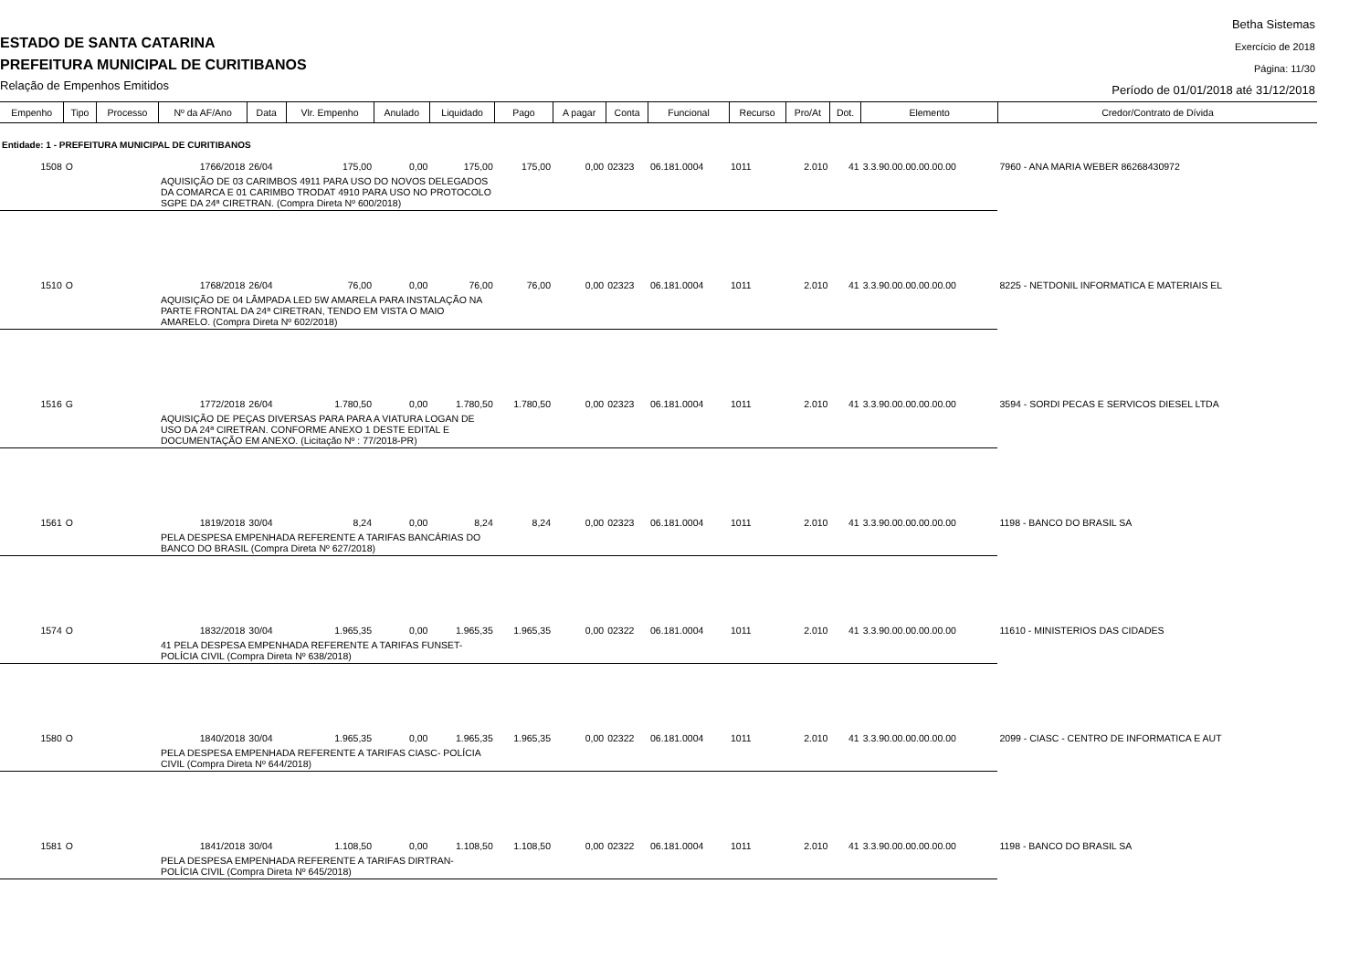ESTADO DE SANTA CATARINA
PREFEITURA MUNICIPAL DE CURITIBANOS
Relação de Empenhos Emitidos
Betha Sistemas
Exercício de 2018
Página: 11/30
Período de 01/01/2018 até 31/12/2018
| Empenho | Tipo | Processo | Nº da AF/Ano | Data | Vlr. Empenho | Anulado | Liquidado | Pago | A pagar | Conta | Funcional | Recurso | Pro/At | Dot. | Elemento | Credor/Contrato de Dívida |
| --- | --- | --- | --- | --- | --- | --- | --- | --- | --- | --- | --- | --- | --- | --- | --- | --- |
| Entidade: 1 - PREFEITURA MUNICIPAL DE CURITIBANOS | | | | | | | | | | | | | | | | |
| 1508 | O | | 1766/2018 | 26/04 | 175,00 | 0,00 | 175,00 | 175,00 | 0,00 | 02323 | 06.181.0004 | 1011 | 2.010 | 41 | 3.3.90.00.00.00.00.00 | 7960 - ANA MARIA WEBER 86268430972 |
| | | | AQUISIÇÃO DE 03 CARIMBOS 4911 PARA USO DO NOVOS DELEGADOS DA COMARCA E 01 CARIMBO TRODAT 4910 PARA USO NO PROTOCOLO SGPE DA 24ª CIRETRAN. (Compra Direta Nº 600/2018) | | | | | | | | | | | | | |
| 1510 | O | | 1768/2018 | 26/04 | 76,00 | 0,00 | 76,00 | 76,00 | 0,00 | 02323 | 06.181.0004 | 1011 | 2.010 | 41 | 3.3.90.00.00.00.00.00 | 8225 - NETDONIL INFORMATICA E MATERIAIS EL |
| | | | AQUISIÇÃO DE 04 LÂMPADA LED 5W AMARELA PARA INSTALAÇÃO NA PARTE FRONTAL DA 24ª CIRETRAN, TENDO EM VISTA O MAIO AMARELO. (Compra Direta Nº 602/2018) | | | | | | | | | | | | | |
| 1516 | G | | 1772/2018 | 26/04 | 1.780,50 | 0,00 | 1.780,50 | 1.780,50 | 0,00 | 02323 | 06.181.0004 | 1011 | 2.010 | 41 | 3.3.90.00.00.00.00.00 | 3594 - SORDI PECAS E SERVICOS DIESEL LTDA |
| | | | AQUISIÇÃO DE PEÇAS DIVERSAS PARA PARA A VIATURA LOGAN DE USO DA 24ª CIRETRAN. CONFORME ANEXO 1 DESTE EDITAL E DOCUMENTAÇÃO EM ANEXO. (Licitação Nº : 77/2018-PR) | | | | | | | | | | | | | |
| 1561 | O | | 1819/2018 | 30/04 | 8,24 | 0,00 | 8,24 | 8,24 | 0,00 | 02323 | 06.181.0004 | 1011 | 2.010 | 41 | 3.3.90.00.00.00.00.00 | 1198 - BANCO DO BRASIL SA |
| | | | PELA DESPESA EMPENHADA REFERENTE A TARIFAS BANCÁRIAS DO BANCO DO BRASIL (Compra Direta Nº 627/2018) | | | | | | | | | | | | | |
| 1574 | O | | 1832/2018 | 30/04 | 1.965,35 | 0,00 | 1.965,35 | 1.965,35 | 0,00 | 02322 | 06.181.0004 | 1011 | 2.010 | 41 | 3.3.90.00.00.00.00.00 | 11610 - MINISTERIOS DAS CIDADES |
| | | | 41 PELA DESPESA EMPENHADA REFERENTE A TARIFAS FUNSET- POLÍCIA CIVIL (Compra Direta Nº 638/2018) | | | | | | | | | | | | | |
| 1580 | O | | 1840/2018 | 30/04 | 1.965,35 | 0,00 | 1.965,35 | 1.965,35 | 0,00 | 02322 | 06.181.0004 | 1011 | 2.010 | 41 | 3.3.90.00.00.00.00.00 | 2099 - CIASC - CENTRO DE INFORMATICA E AUT |
| | | | PELA DESPESA EMPENHADA REFERENTE A TARIFAS CIASC- POLÍCIA CIVIL (Compra Direta Nº 644/2018) | | | | | | | | | | | | | |
| 1581 | O | | 1841/2018 | 30/04 | 1.108,50 | 0,00 | 1.108,50 | 1.108,50 | 0,00 | 02322 | 06.181.0004 | 1011 | 2.010 | 41 | 3.3.90.00.00.00.00.00 | 1198 - BANCO DO BRASIL SA |
| | | | PELA DESPESA EMPENHADA REFERENTE A TARIFAS DIRTRAN- POLÍCIA CIVIL (Compra Direta Nº 645/2018) | | | | | | | | | | | | | |